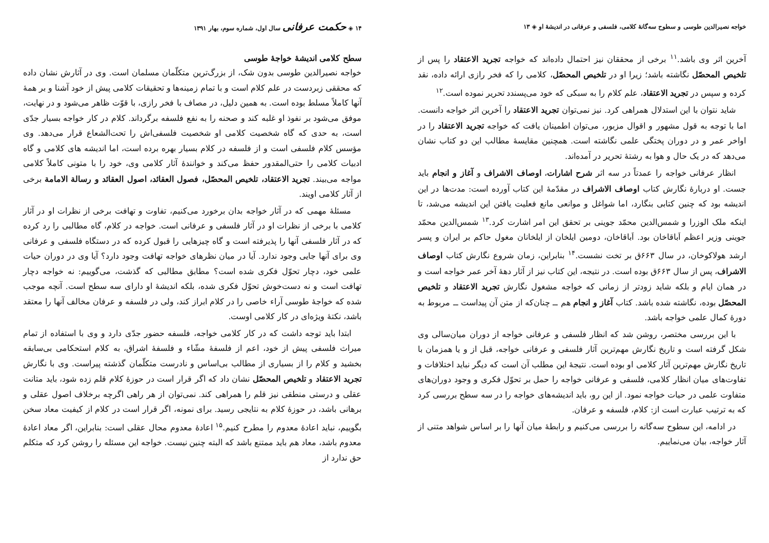خواجه نصیرالدین طوسی و سطوح سه‌گانهٔ کلامی، فلسفی و عرفانی در اندیشهٔ او ◈ ۱۳
آخرین اثر وی باشد.<sup>۱۱</sup> برخی از محققان نیز احتمال داده‌اند که خواجه تجرید الاعتقاد را پس از تلخیص المحصّل نگاشته باشد؛ زیرا او در تلخیص المحصّل، کلامی را که فخر رازی ارائه داده، نقد کرده و سپس در تجرید الاعتقاد، علم کلام را به سبکی که خود می‌پسندد تحریر نموده است.<sup>۱۲</sup>
شاید نتوان با این استدلال همراهی کرد. نیز نمی‌توان تجرید الاعتقاد را آخرین اثر خواجه دانست. اما با توجه به قول مشهور و اقوال مزبور، می‌توان اطمینان یافت که خواجه تجرید الاعتقاد را در اواخر عمر و در دوران پختگی علمی نگاشته است. همچنین مقایسهٔ مطالب این دو کتاب نشان می‌دهد که در یک حال و هوا به رشتهٔ تحریر در آمده‌اند.
انظار عرفانی خواجه را عمدتاً در سه اثر شرح اشارات، اوصاف الاشراف و آغاز و انجام باید جست. او دربارهٔ نگارش کتاب اوصاف الاشراف در مقدّمهٔ این کتاب آورده است: مدت‌ها در این اندیشه بود که چنین کتابی بنگارد، اما شواغل و موانعی مانع فعلیت یافتن این اندیشه می‌شد، تا اینکه ملک الوزرا و شمس‌الدین محمّد جوینی بر تحقق این امر اشارت کرد.<sup>۱۳</sup> شمس‌الدین محمّد جوینی وزیر اعظم اَباقاخان بود. اَباقاخان، دومین ایلخان از ایلخانان مغول حاکم بر ایران و پسر ارشد هولاکوخان، در سال ۶۶۳ق بر تخت نشست.<sup>۱۴</sup> بنابراین، زمان شروع نگارش کتاب اوصاف الاشراف، پس از سال ۶۶۳ق بوده است. در نتیجه، این کتاب نیز از آثار دههٔ آخر عمر خواجه است و در همان ایام و بلکه شاید زودتر از زمانی که خواجه مشغول نگارش تجرید الاعتقاد و تلخیص المحصّل بوده، نگاشته شده باشد. کتاب آغاز و انجام هم ــ چنان‌که از متن آن پیداست ــ مربوط به دورهٔ کمال علمی خواجه باشد.
با این بررسی مختصر، روشن شد که انظار فلسفی و عرفانی خواجه از دوران میان‌سالی وی شکل گرفته است و تاریخ نگارش مهم‌ترین آثار فلسفی و عرفانی خواجه، قبل از و یا همزمان با تاریخ نگارش مهم‌ترین آثار کلامی او بوده است. نتیجهٔ این مطلب آن است که دیگر نباید اختلافات و تفاوت‌های میان انظار کلامی، فلسفی و عرفانی خواجه را حمل بر تحوّل فکری و وجود دوران‌های متفاوت علمی در حیات خواجه نمود. از این رو، باید اندیشه‌های خواجه را در سه سطح بررسی کرد که به ترتیب عبارت است از: کلام، فلسفه و عرفان.
در ادامه، این سطوح سه‌گانه را بررسی می‌کنیم و رابطهٔ میان آنها را بر اساس شواهد متنی از آثار خواجه، بیان می‌نماییم.
۱۴ ◈ حکمت عرفانی سال اول، شماره سوم، بهار ۱۳۹۱
سطح کلامی اندیشهٔ خواجهٔ طوسی
خواجه نصیرالدین طوسی بدون شک، از بزرگ‌ترین متکلّمان مسلمان است. وی در آثارش نشان داده که محققی زبردست در علم کلام است و با تمام زمینه‌ها و تحقیقات کلامی پیش از خود آشنا و بر همهٔ آنها کاملاً مسلط بوده است. به همین دلیل، در مصاف با فخر رازی، با قوّت ظاهر می‌شود و در نهایت، موفق می‌شود بر نفوذ او غلبه کند و صحنه را به نفع فلسفه برگرداند. کلام در کار خواجه بسیار جدّی است، به حدی که گاه شخصیت کلامی او شخصیت فلسفی‌اش را تحت‌الشعاع قرار می‌دهد. وی مؤسس کلام فلسفی است و از فلسفه در کلام بسیار بهره برده است، اما اندیشه های کلامی و گاه ادبیات کلامی را حتی‌المقدور حفظ می‌کند و خوانندهٔ آثار کلامی وی، خود را با متونی کاملاً کلامی مواجه می‌بیند. تجرید الاعتقاد، تلخیص المحصّل، فصول العقائد، اصول العقائد و رسالة الامامة برخی از آثار کلامی اویند.
مسئلهٔ مهمی که در آثار خواجه بدان برخورد می‌کنیم، تفاوت و تهافت برخی از نظرات او در آثار کلامی با برخی از نظرات او در آثار فلسفی و عرفانی است. خواجه در کلام، گاه مطالبی را رد کرده که در آثار فلسفی آنها را پذیرفته است و گاه چیزهایی را قبول کرده که در دستگاه فلسفی و عرفانی وی برای آنها جایی وجود ندارد. آیا در میان نظرهای خواجه تهافت وجود دارد؟ آیا وی در دوران حیات علمی خود، دچار تحوّل فکری شده است؟ مطابق مطالبی که گذشت، می‌گوییم: نه خواجه دچار تهافت است و نه دست‌خوش تحوّل فکری شده، بلکه اندیشهٔ او دارای سه سطح است. آنچه موجب شده که خواجهٔ طوسی آراء خاصی را در کلام ابراز کند، ولی در فلسفه و عرفان مخالف آنها را معتقد باشد، نکتهٔ ویژه‌ای در کار کلامی اوست.
ابتدا باید توجه داشت که در کار کلامی خواجه، فلسفه حضور جدّی دارد و وی با استفاده از تمام میراث فلسفی پیش از خود، اعم از فلسفهٔ مشّاء و فلسفهٔ اشراق، به کلام استحکامی بی‌سابقه بخشید و کلام را از بسیاری از مطالب بی‌اساس و نادرست متکلّمان گذشته پیراست. وی با نگارش تجرید الاعتقاد و تلخیص المحصّل نشان داد که اگر قرار است در حوزهٔ کلام قلم زده شود، باید متانت عقلی و درستی منطقی نیز قلم را همراهی کند. نمی‌توان از هر راهی اگرچه برخلاف اصول عقلی و برهانی باشد، در حوزهٔ کلام به نتایجی رسید. برای نمونه، اگر قرار است در کلام از کیفیت معاد سخن بگوییم، نباید اعادهٔ معدوم را مطرح کنیم.<sup>۱۵</sup> اعادهٔ معدوم محال عقلی است: بنابراین، اگر معاد اعادهٔ معدوم باشد، معاد هم باید ممتنع باشد که البته چنین نیست. خواجه این مسئله را روشن کرد که متکلم حق ندارد از